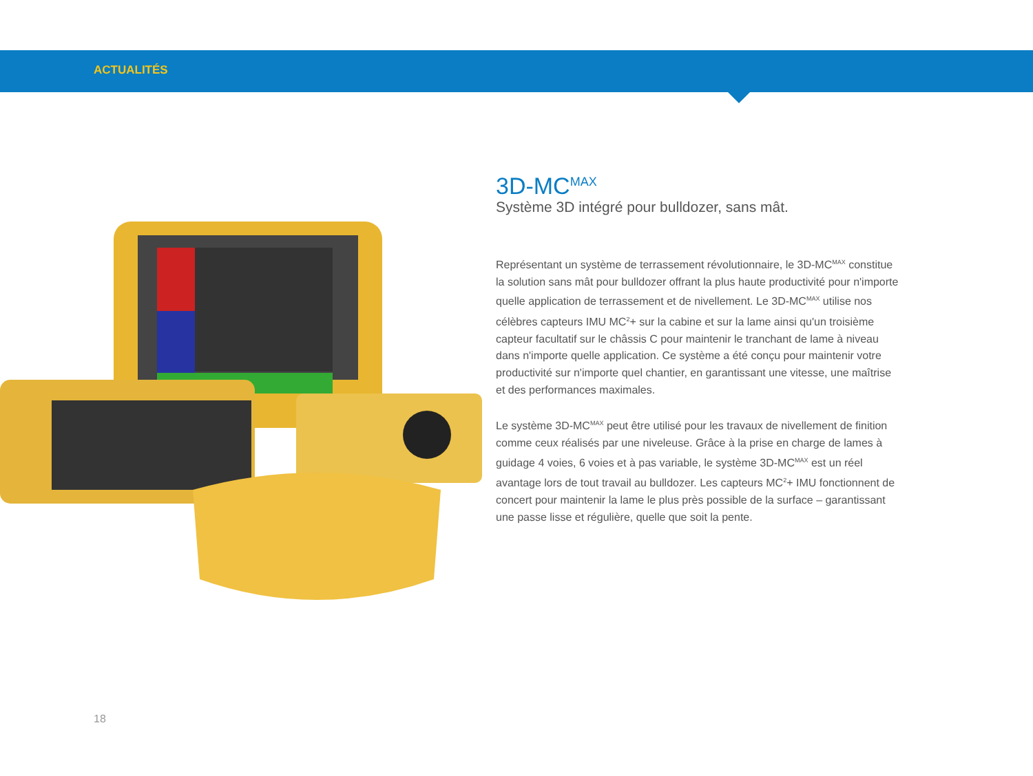ACTUALITÉS
3D-MC<sup>MAX</sup>
Système 3D intégré pour bulldozer, sans mât.
Représentant un système de terrassement révolutionnaire, le 3D-MC<sup>MAX</sup> constitue la solution sans mât pour bulldozer offrant la plus haute productivité pour n'importe quelle application de terrassement et de nivellement. Le 3D-MC<sup>MAX</sup> utilise nos célèbres capteurs IMU MC<sup>2</sup>+ sur la cabine et sur la lame ainsi qu'un troisième capteur facultatif sur le châssis C pour maintenir le tranchant de lame à niveau dans n'importe quelle application. Ce système a été conçu pour maintenir votre productivité sur n'importe quel chantier, en garantissant une vitesse, une maîtrise et des performances maximales.
Le système 3D-MC<sup>MAX</sup> peut être utilisé pour les travaux de nivellement de finition comme ceux réalisés par une niveleuse. Grâce à la prise en charge de lames à guidage 4 voies, 6 voies et à pas variable, le système 3D-MC<sup>MAX</sup> est un réel avantage lors de tout travail au bulldozer. Les capteurs MC<sup>2</sup>+ IMU fonctionnent de concert pour maintenir la lame le plus près possible de la surface – garantissant une passe lisse et régulière, quelle que soit la pente.
18